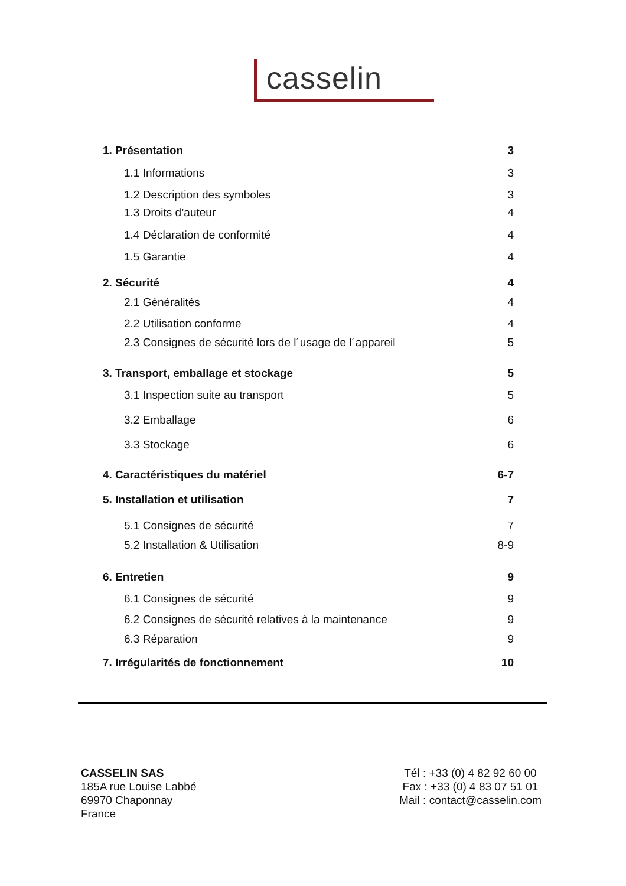casselin
1. Présentation 3
1.1 Informations 3
1.2 Description des symboles 3
1.3 Droits d’auteur 4
1.4 Déclaration de conformité 4
1.5 Garantie 4
2. Sécurité 4
2.1 Généralités 4
2.2 Utilisation conforme 4
2.3 Consignes de sécurité lors de l´usage de l´appareil 5
3. Transport, emballage et stockage 5
3.1 Inspection suite au transport 5
3.2 Emballage 6
3.3 Stockage 6
4. Caractéristiques du matériel 6-7
5. Installation et utilisation 7
5.1 Consignes de sécurité 7
5.2 Installation & Utilisation 8-9
6. Entretien 9
6.1 Consignes de sécurité 9
6.2 Consignes de sécurité relatives à la maintenance 9
6.3 Réparation 9
7. Irrégularités de fonctionnement 10
CASSELIN SAS
185A rue Louise Labbé
69970 Chaponnay
France
Tél : +33 (0) 4 82 92 60 00
Fax : +33 (0) 4 83 07 51 01
Mail : contact@casselin.com